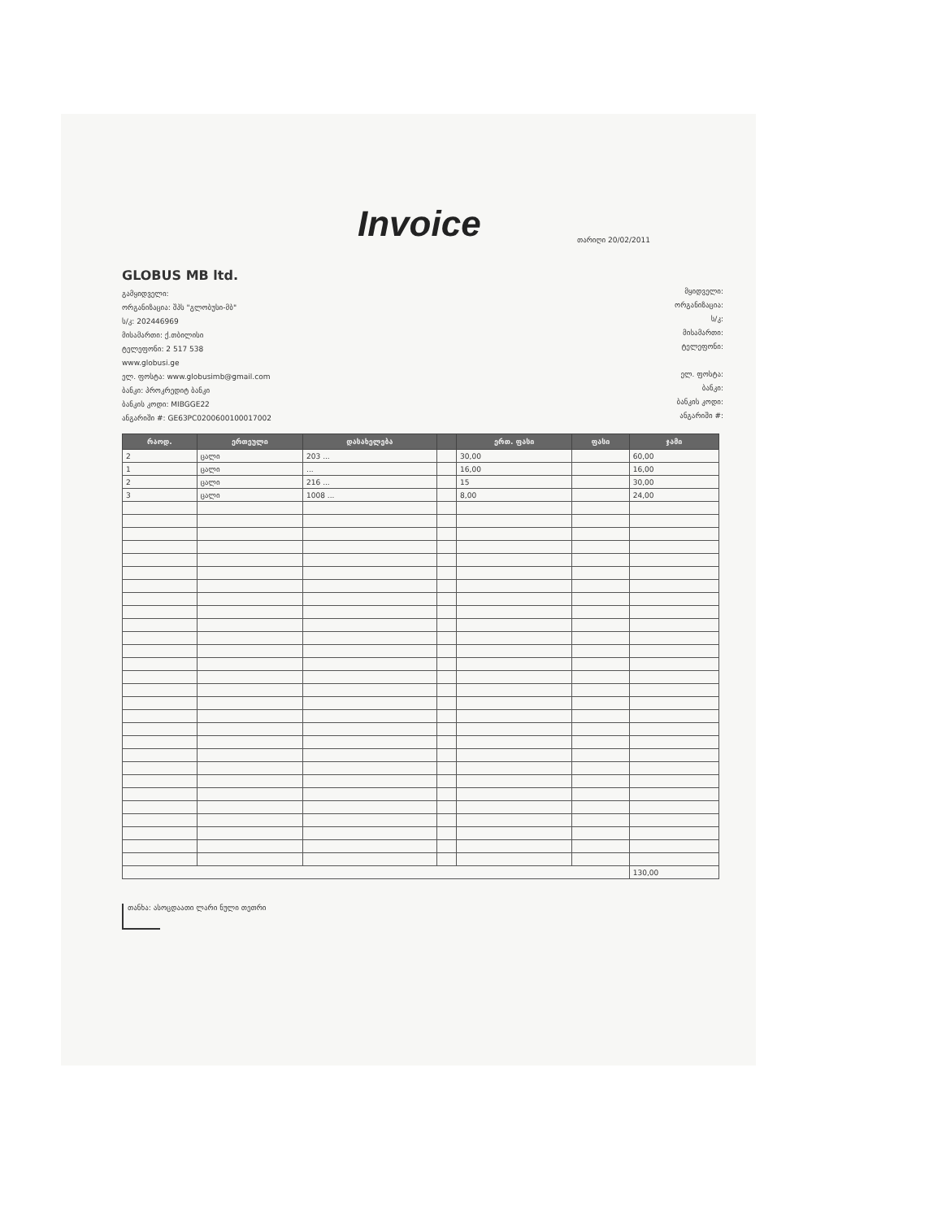Invoice
თარიღი 20/02/2011
GLOBUS MB ltd.
გამყიდველი:
ორგანიზაცია: შპს "გლობუსი-მბ"
ს/კ: 202446969
მისამართი: ქ.თბილისი
ტელეფონი: 2 517 538
www.globusi.ge
ელ. ფოსტა: www.globusimb@gmail.com
ბანკი: პროკრედიტ ბანკი
ბანკის კოდი: MIBGGE22
ანგარიში #: GE63PC0200600100017002
მყიდველი:
ორგანიზაცია:
ს/კ:
მისამართი:
ტელეფონი:
ელ. ფოსტა:
ბანკი:
ბანკის კოდი:
ანგარიში #:
| რაოდ. | ერთეული | დასახელება | | ერთ. ფასი | ფასი | ჯამი |
| --- | --- | --- | --- | --- | --- | --- |
| 2 | ცალი | 203 ... | | 30,00 | | 60,00 |
| 1 | ცალი | ... | | 16,00 | | 16,00 |
| 2 | ცალი | 216 ... | | 15 | | 30,00 |
| 3 | ცალი | 1008 ... | | 8,00 | | 24,00 |
| | | | | | | 130,00 |
თანხა: ასოცდაათი ლარი ნული თეთრი